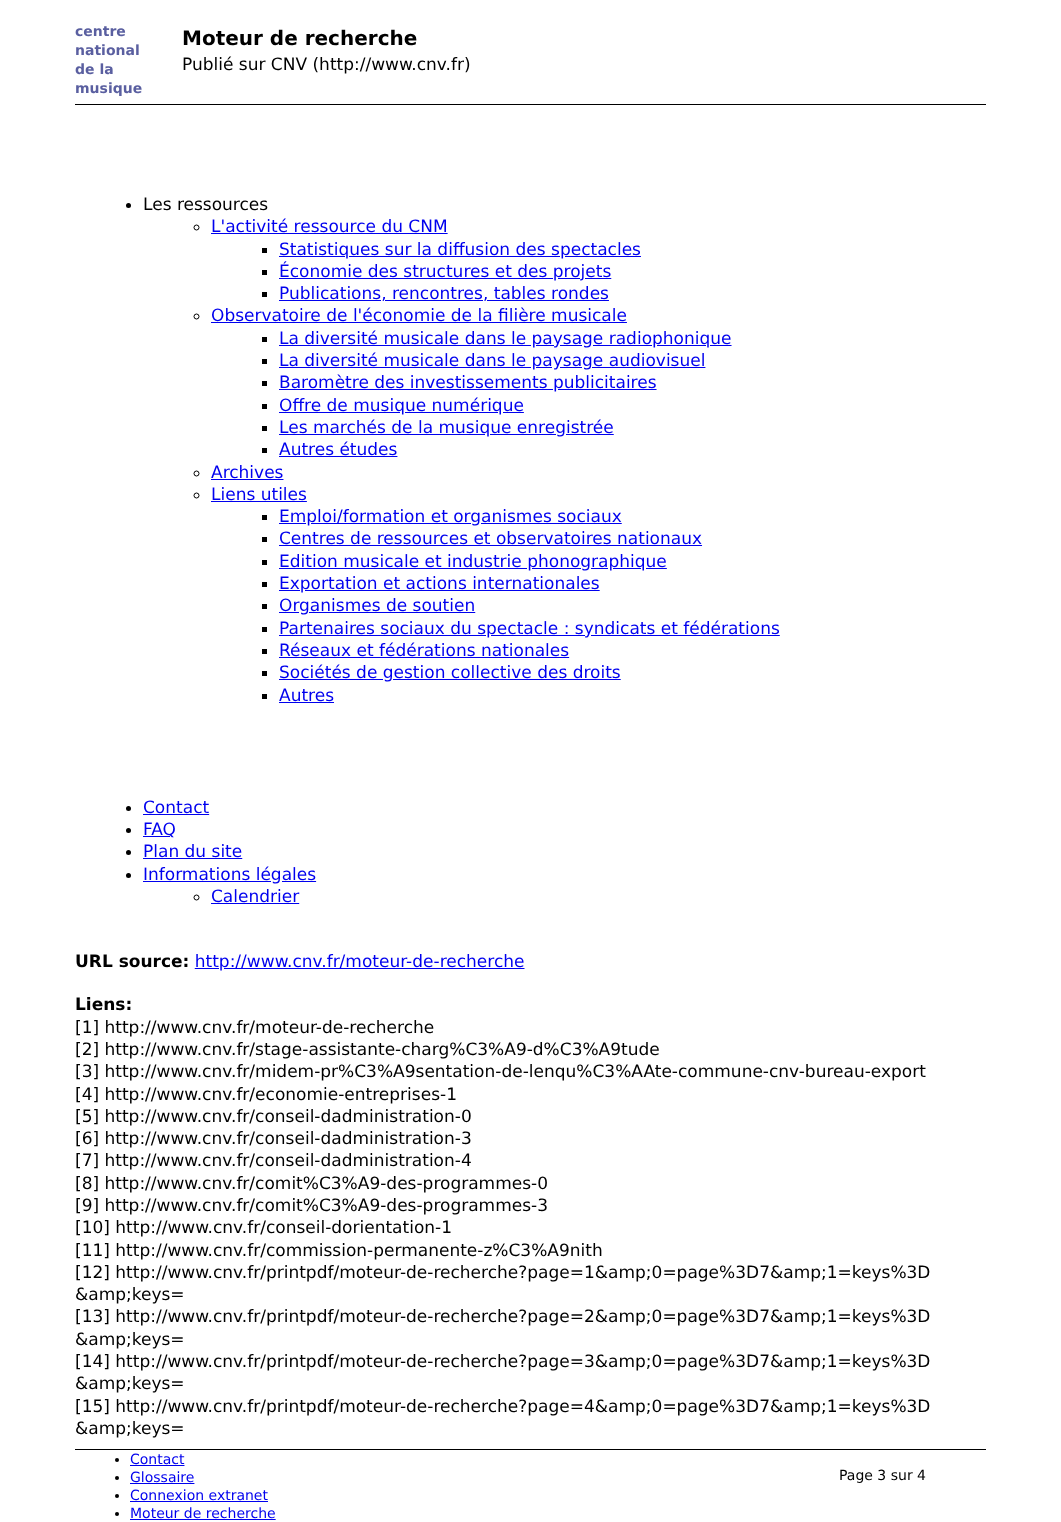centre
national
de la musique
Moteur de recherche
Publié sur CNV (http://www.cnv.fr)
Les ressources
L'activité ressource du CNM
Statistiques sur la diffusion des spectacles
Économie des structures et des projets
Publications, rencontres, tables rondes
Observatoire de l'économie de la filière musicale
La diversité musicale dans le paysage radiophonique
La diversité musicale dans le paysage audiovisuel
Baromètre des investissements publicitaires
Offre de musique numérique
Les marchés de la musique enregistrée
Autres études
Archives
Liens utiles
Emploi/formation et organismes sociaux
Centres de ressources et observatoires nationaux
Edition musicale et industrie phonographique
Exportation et actions internationales
Organismes de soutien
Partenaires sociaux du spectacle : syndicats et fédérations
Réseaux et fédérations nationales
Sociétés de gestion collective des droits
Autres
Contact
FAQ
Plan du site
Informations légales
Calendrier
URL source: http://www.cnv.fr/moteur-de-recherche
Liens:
[1] http://www.cnv.fr/moteur-de-recherche
[2] http://www.cnv.fr/stage-assistante-charg%C3%A9-d%C3%A9tude
[3] http://www.cnv.fr/midem-pr%C3%A9sentation-de-lenqu%C3%AAte-commune-cnv-bureau-export
[4] http://www.cnv.fr/economie-entreprises-1
[5] http://www.cnv.fr/conseil-dadministration-0
[6] http://www.cnv.fr/conseil-dadministration-3
[7] http://www.cnv.fr/conseil-dadministration-4
[8] http://www.cnv.fr/comit%C3%A9-des-programmes-0
[9] http://www.cnv.fr/comit%C3%A9-des-programmes-3
[10] http://www.cnv.fr/conseil-dorientation-1
[11] http://www.cnv.fr/commission-permanente-z%C3%A9nith
[12] http://www.cnv.fr/printpdf/moteur-de-recherche?page=1&amp;0=page%3D7&amp;1=keys%3D
&amp;keys=
[13] http://www.cnv.fr/printpdf/moteur-de-recherche?page=2&amp;0=page%3D7&amp;1=keys%3D
&amp;keys=
[14] http://www.cnv.fr/printpdf/moteur-de-recherche?page=3&amp;0=page%3D7&amp;1=keys%3D
&amp;keys=
[15] http://www.cnv.fr/printpdf/moteur-de-recherche?page=4&amp;0=page%3D7&amp;1=keys%3D
&amp;keys=
Contact
Glossaire
Connexion extranet
Moteur de recherche
Page 3 sur 4